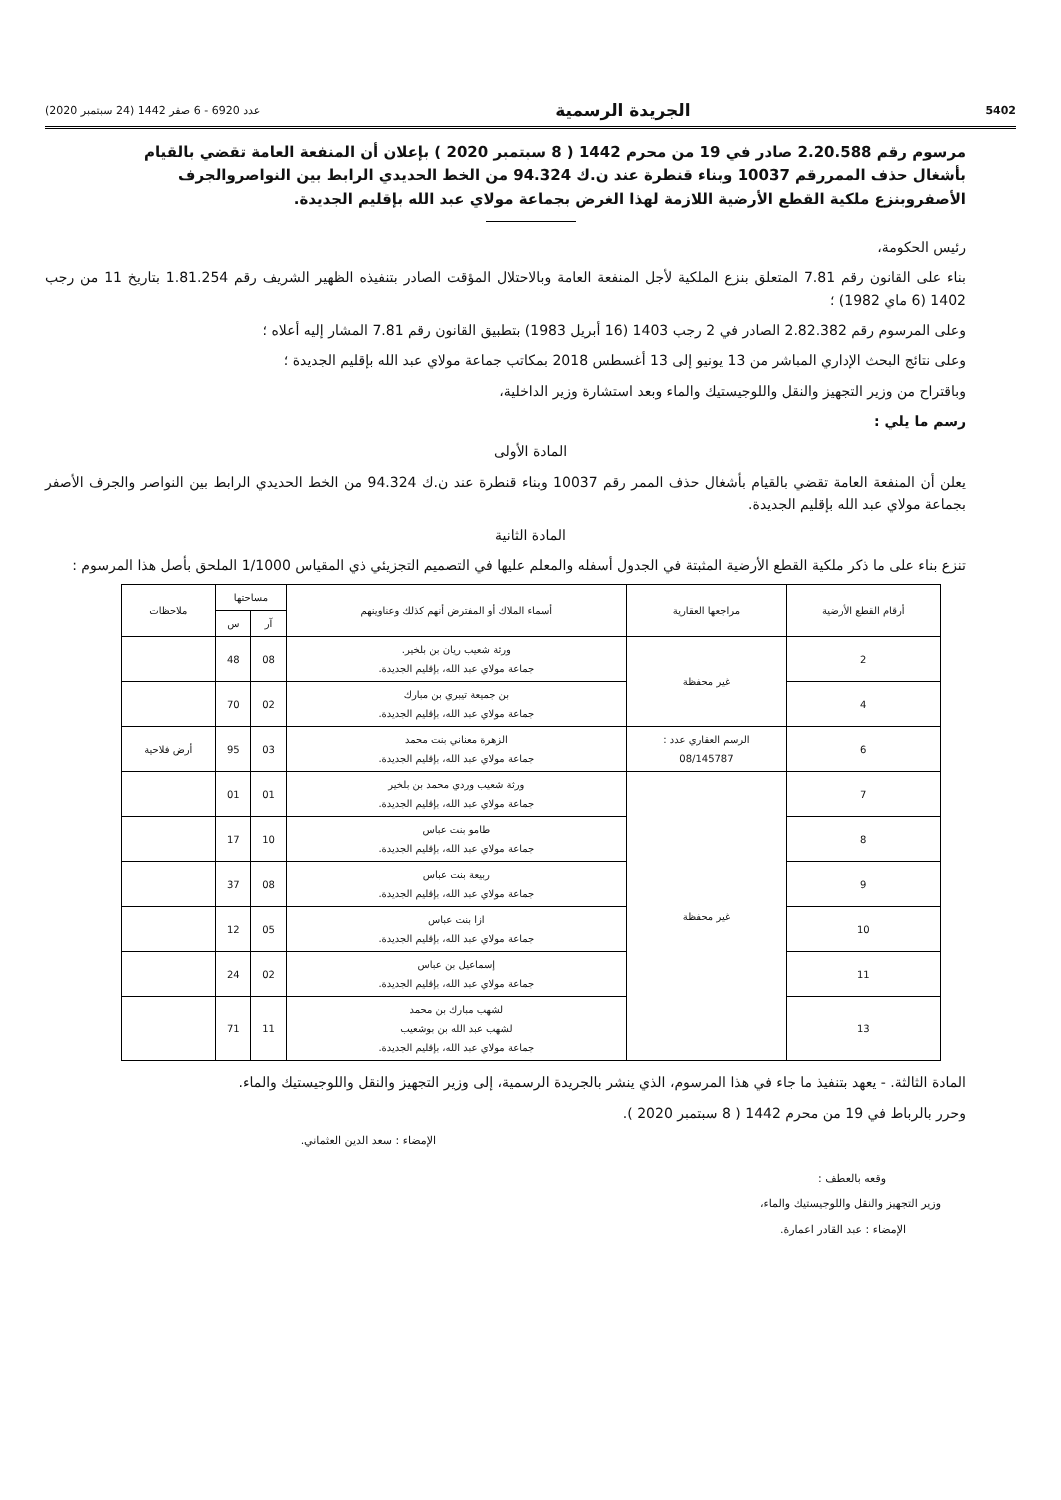5402 الجريدة الرسمية عدد 6920 - 6 صفر 1442 (24 سبتمبر 2020)
مرسوم رقم 2.20.588 صادر في 19 من محرم 1442 ( 8 سبتمبر 2020 ) بإعلان أن المنفعة العامة تقضي بالقيام بأشغال حذف الممررقم 10037 وبناء قنطرة عند ن.ك 94.324 من الخط الحديدي الرابط بين النواصروالجرف الأصفروبنزع ملكية القطع الأرضية اللازمة لهذا الغرض بجماعة مولاي عبد الله بإقليم الجديدة.
رئيس الحكومة،
بناء على القانون رقم 7.81 المتعلق بنزع الملكية لأجل المنفعة العامة وبالاحتلال المؤقت الصادر بتنفيذه الظهير الشريف رقم 1.81.254 بتاريخ 11 من رجب 1402 (6 ماي 1982) ؛
وعلى المرسوم رقم 2.82.382 الصادر في 2 رجب 1403 (16 أبريل 1983) بتطبيق القانون رقم 7.81 المشار إليه أعلاه ؛
وعلى نتائج البحث الإداري المباشر من 13 يونيو إلى 13 أغسطس 2018 بمكاتب جماعة مولاي عبد الله بإقليم الجديدة ؛
وباقتراح من وزير التجهيز والنقل واللوجيستيك والماء وبعد استشارة وزير الداخلية،
رسم ما يلي :
المادة الأولى
يعلن أن المنفعة العامة تقضي بالقيام بأشغال حذف الممر رقم 10037 وبناء قنطرة عند ن.ك 94.324 من الخط الحديدي الرابط بين النواصر والجرف الأصفر بجماعة مولاي عبد الله بإقليم الجديدة.
المادة الثانية
تنزع بناء على ما ذكر ملكية القطع الأرضية المثبتة في الجدول أسفله والمعلم عليها في التصميم التجزيئي ذي المقياس 1/1000 الملحق بأصل هذا المرسوم :
| أرقام القطع الأرضية | مراجعها العقارية | أسماء الملاك أو المفترض أنهم كذلك وعناوينهم | مساحتها | | ملاحظات |
| --- | --- | --- | --- | --- | --- |
| | | | آر | س | |
| 2 | غير محفظة | ورثة شعيب ريان بن بلخير. جماعة مولاي عبد الله، بإقليم الجديدة. | 08 | 48 | |
| 4 | | بن جميعة تيبري بن مبارك جماعة مولاي عبد الله، بإقليم الجديدة. | 02 | 70 | |
| 6 | الرسم العقاري عدد : 08/145787 | الزهرة معناني بنت محمد جماعة مولاي عبد الله، بإقليم الجديدة. | 03 | 95 | أرض فلاحية |
| 7 | غير محفظة | ورثة شعيب وردي محمد بن بلخير جماعة مولاي عبد الله، بإقليم الجديدة. | 01 | 01 | |
| 8 | | طامو بنت عباس جماعة مولاي عبد الله، بإقليم الجديدة. | 10 | 17 | |
| 9 | | ربيعة بنت عباس جماعة مولاي عبد الله، بإقليم الجديدة. | 08 | 37 | |
| 10 | | ازا بنت عباس جماعة مولاي عبد الله، بإقليم الجديدة. | 05 | 12 | |
| 11 | | إسماعيل بن عباس جماعة مولاي عبد الله، بإقليم الجديدة. | 02 | 24 | |
| 13 | | لشهب مبارك بن محمد لشهب عبد الله بن بوشعيب جماعة مولاي عبد الله، بإقليم الجديدة. | 11 | 71 | |
المادة الثالثة. - يعهد بتنفيذ ما جاء في هذا المرسوم، الذي ينشر بالجريدة الرسمية، إلى وزير التجهيز والنقل واللوجيستيك والماء.
وحرر بالرباط في 19 من محرم 1442 ( 8 سبتمبر 2020 ).
الإمضاء : سعد الدين العثماني.
وقعه بالعطف :
وزير التجهيز والنقل واللوجيستيك والماء،
الإمضاء : عبد القادر اعمارة.